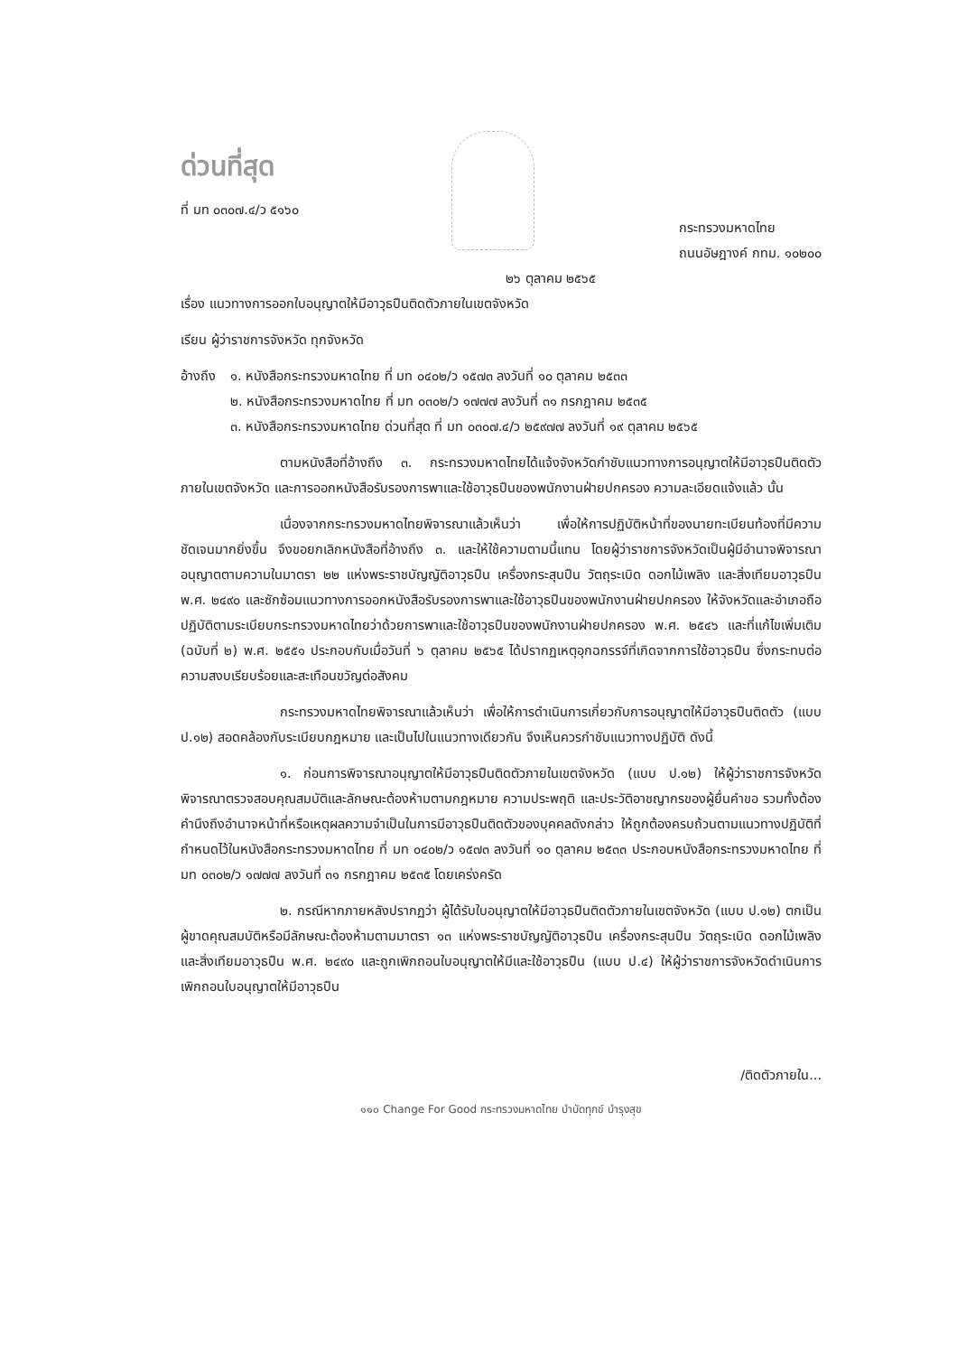ด่วนที่สุด
ที่ มท ๐๓๐๗.๔/ว ๕๑๖๐
กระทรวงมหาดไทย
ถนนอัษฎางค์ กทม. ๑๐๒๐๐
๒๖ ตุลาคม ๒๕๖๕
เรื่อง แนวทางการออกใบอนุญาตให้มีอาวุธปืนติดตัวภายในเขตจังหวัด
เรียน ผู้ว่าราชการจังหวัด ทุกจังหวัด
อ้างถึง
๑. หนังสือกระทรวงมหาดไทย ที่ มท ๐๔๐๒/ว ๑๕๗๓ ลงวันที่ ๑๐ ตุลาคม ๒๕๓๓
๒. หนังสือกระทรวงมหาดไทย ที่ มท ๐๓๐๒/ว ๑๗๗๗ ลงวันที่ ๓๑ กรกฎาคม ๒๕๓๕
๓. หนังสือกระทรวงมหาดไทย ด่วนที่สุด ที่ มท ๐๓๐๗.๔/ว ๒๕๙๗๗ ลงวันที่ ๑๙ ตุลาคม ๒๕๖๕
ตามหนังสือที่อ้างถึง ๓. กระทรวงมหาดไทยได้แจ้งจังหวัดกำชับแนวทางการอนุญาตให้มีอาวุธปืนติดตัวภายในเขตจังหวัด และการออกหนังสือรับรองการพาและใช้อาวุธปืนของพนักงานฝ่ายปกครอง ความละเอียดแจ้งแล้ว นั้น
เนื่องจากกระทรวงมหาดไทยพิจารณาแล้วเห็นว่า เพื่อให้การปฏิบัติหน้าที่ของนายทะเบียนท้องที่มีความชัดเจนมากยิ่งขึ้น จึงขอยกเลิกหนังสือที่อ้างถึง ๓. และให้ใช้ความตามนี้แทน โดยผู้ว่าราชการจังหวัดเป็นผู้มีอำนาจพิจารณาอนุญาตตามความในมาตรา ๒๒ แห่งพระราชบัญญัติอาวุธปืน เครื่องกระสุนปืน วัตถุระเบิด ดอกไม้เพลิง และสิ่งเทียมอาวุธปืน พ.ศ. ๒๔๙๐ และซักซ้อมแนวทางการออกหนังสือรับรองการพาและใช้อาวุธปืนของพนักงานฝ่ายปกครอง ให้จังหวัดและอำเภอถือปฏิบัติตามระเบียบกระทรวงมหาดไทยว่าด้วยการพาและใช้อาวุธปืนของพนักงานฝ่ายปกครอง พ.ศ. ๒๕๔๖ และที่แก้ไขเพิ่มเติม (ฉบับที่ ๒) พ.ศ. ๒๕๕๑ ประกอบกับเมื่อวันที่ ๖ ตุลาคม ๒๕๖๕ ได้ปรากฏเหตุอุกฉกรรจ์ที่เกิดจากการใช้อาวุธปืน ซึ่งกระทบต่อความสงบเรียบร้อยและสะเทือนขวัญต่อสังคม
กระทรวงมหาดไทยพิจารณาแล้วเห็นว่า เพื่อให้การดำเนินการเกี่ยวกับการอนุญาตให้มีอาวุธปืนติดตัว (แบบ ป.๑๒) สอดคล้องกับระเบียบกฎหมาย และเป็นไปในแนวทางเดียวกัน จึงเห็นควรกำชับแนวทางปฏิบัติ ดังนี้
๑. ก่อนการพิจารณาอนุญาตให้มีอาวุธปืนติดตัวภายในเขตจังหวัด (แบบ ป.๑๒) ให้ผู้ว่าราชการจังหวัดพิจารณาตรวจสอบคุณสมบัติและลักษณะต้องห้ามตามกฎหมาย ความประพฤติ และประวัติอาชญากรของผู้ยื่นคำขอ รวมทั้งต้องคำนึงถึงอำนาจหน้าที่หรือเหตุผลความจำเป็นในการมีอาวุธปืนติดตัวของบุคคลดังกล่าว ให้ถูกต้องครบถ้วนตามแนวทางปฏิบัติที่กำหนดไว้ในหนังสือกระทรวงมหาดไทย ที่ มท ๐๔๐๒/ว ๑๕๗๓ ลงวันที่ ๑๐ ตุลาคม ๒๕๓๓ ประกอบหนังสือกระทรวงมหาดไทย ที่ มท ๐๓๐๒/ว ๑๗๗๗ ลงวันที่ ๓๑ กรกฎาคม ๒๕๓๕ โดยเคร่งครัด
๒. กรณีหากภายหลังปรากฏว่า ผู้ได้รับใบอนุญาตให้มีอาวุธปืนติดตัวภายในเขตจังหวัด (แบบ ป.๑๒) ตกเป็นผู้ขาดคุณสมบัติหรือมีลักษณะต้องห้ามตามมาตรา ๑๓ แห่งพระราชบัญญัติอาวุธปืน เครื่องกระสุนปืน วัตถุระเบิด ดอกไม้เพลิง และสิ่งเทียมอาวุธปืน พ.ศ. ๒๔๙๐ และถูกเพิกถอนใบอนุญาตให้มีและใช้อาวุธปืน (แบบ ป.๔) ให้ผู้ว่าราชการจังหวัดดำเนินการเพิกถอนใบอนุญาตให้มีอาวุธปืน
/ติดตัวภายใน...
๑๑๐ Change For Good กระทรวงมหาดไทย บำบัดทุกข์ บำรุงสุข